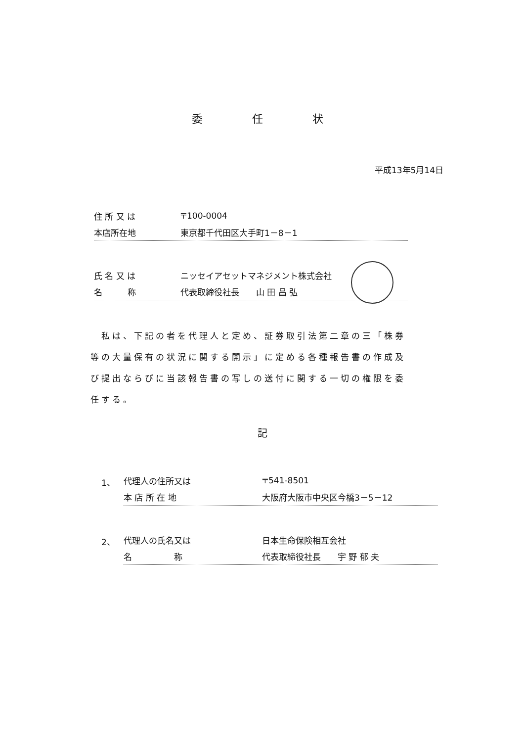委任状
平成13年5月14日
住 所 又 は 〒100-0004
本店所在地 東京都千代田区大手町1－8－1
氏 名 又 は ニッセイアセットマネジメント株式会社
名　　　称 代表取締役社長　　山 田 昌 弘
　私は、下記の者を代理人と定め、証券取引法第二章の三「株券等の大量保有の状況に関する開示」に定める各種報告書の作成及び提出ならびに当該報告書の写しの送付に関する一切の権限を委任する。
記
1、 代理人の住所又は 〒541-8501
本 店 所 在 地 大阪府大阪市中央区今橋3－5－12
2、 代理人の氏名又は 日本生命保険相互会社
名　　　　　称 代表取締役社長　　宇 野 郁 夫